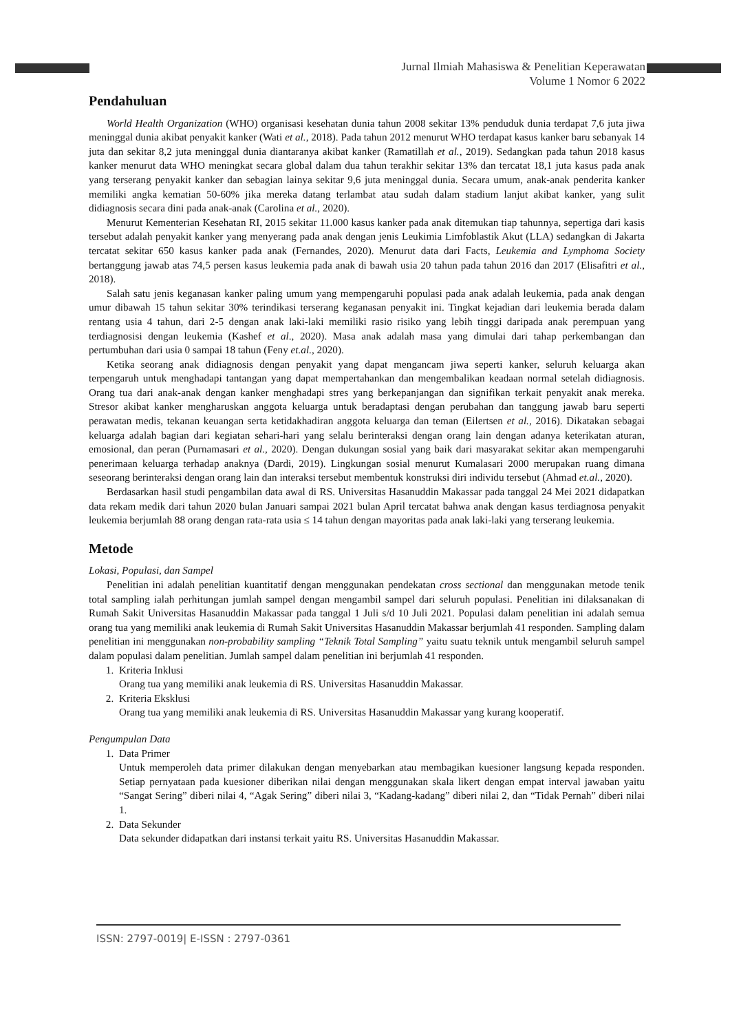Jurnal Ilmiah Mahasiswa & Penelitian Keperawatan
Volume 1 Nomor 6 2022
Pendahuluan
World Health Organization (WHO) organisasi kesehatan dunia tahun 2008 sekitar 13% penduduk dunia terdapat 7,6 juta jiwa meninggal dunia akibat penyakit kanker (Wati et al., 2018). Pada tahun 2012 menurut WHO terdapat kasus kanker baru sebanyak 14 juta dan sekitar 8,2 juta meninggal dunia diantaranya akibat kanker (Ramatillah et al., 2019). Sedangkan pada tahun 2018 kasus kanker menurut data WHO meningkat secara global dalam dua tahun terakhir sekitar 13% dan tercatat 18,1 juta kasus pada anak yang terserang penyakit kanker dan sebagian lainya sekitar 9,6 juta meninggal dunia. Secara umum, anak-anak penderita kanker memiliki angka kematian 50-60% jika mereka datang terlambat atau sudah dalam stadium lanjut akibat kanker, yang sulit didiagnosis secara dini pada anak-anak (Carolina et al., 2020).
Menurut Kementerian Kesehatan RI, 2015 sekitar 11.000 kasus kanker pada anak ditemukan tiap tahunnya, sepertiga dari kasis tersebut adalah penyakit kanker yang menyerang pada anak dengan jenis Leukimia Limfoblastik Akut (LLA) sedangkan di Jakarta tercatat sekitar 650 kasus kanker pada anak (Fernandes, 2020). Menurut data dari Facts, Leukemia and Lymphoma Society bertanggung jawab atas 74,5 persen kasus leukemia pada anak di bawah usia 20 tahun pada tahun 2016 dan 2017 (Elisafitri et al., 2018).
Salah satu jenis keganasan kanker paling umum yang mempengaruhi populasi pada anak adalah leukemia, pada anak dengan umur dibawah 15 tahun sekitar 30% terindikasi terserang keganasan penyakit ini. Tingkat kejadian dari leukemia berada dalam rentang usia 4 tahun, dari 2-5 dengan anak laki-laki memiliki rasio risiko yang lebih tinggi daripada anak perempuan yang terdiagnosisi dengan leukemia (Kashef et al., 2020). Masa anak adalah masa yang dimulai dari tahap perkembangan dan pertumbuhan dari usia 0 sampai 18 tahun (Feny et.al., 2020).
Ketika seorang anak didiagnosis dengan penyakit yang dapat mengancam jiwa seperti kanker, seluruh keluarga akan terpengaruh untuk menghadapi tantangan yang dapat mempertahankan dan mengembalikan keadaan normal setelah didiagnosis. Orang tua dari anak-anak dengan kanker menghadapi stres yang berkepanjangan dan signifikan terkait penyakit anak mereka. Stresor akibat kanker mengharuskan anggota keluarga untuk beradaptasi dengan perubahan dan tanggung jawab baru seperti perawatan medis, tekanan keuangan serta ketidakhadiran anggota keluarga dan teman (Eilertsen et al., 2016). Dikatakan sebagai keluarga adalah bagian dari kegiatan sehari-hari yang selalu berinteraksi dengan orang lain dengan adanya keterikatan aturan, emosional, dan peran (Purnamasari et al., 2020). Dengan dukungan sosial yang baik dari masyarakat sekitar akan mempengaruhi penerimaan keluarga terhadap anaknya (Dardi, 2019). Lingkungan sosial menurut Kumalasari 2000 merupakan ruang dimana seseorang berinteraksi dengan orang lain dan interaksi tersebut membentuk konstruksi diri individu tersebut (Ahmad et.al., 2020).
Berdasarkan hasil studi pengambilan data awal di RS. Universitas Hasanuddin Makassar pada tanggal 24 Mei 2021 didapatkan data rekam medik dari tahun 2020 bulan Januari sampai 2021 bulan April tercatat bahwa anak dengan kasus terdiagnosa penyakit leukemia berjumlah 88 orang dengan rata-rata usia ≤ 14 tahun dengan mayoritas pada anak laki-laki yang terserang leukemia.
Metode
Lokasi, Populasi, dan Sampel
Penelitian ini adalah penelitian kuantitatif dengan menggunakan pendekatan cross sectional dan menggunakan metode tenik total sampling ialah perhitungan jumlah sampel dengan mengambil sampel dari seluruh populasi. Penelitian ini dilaksanakan di Rumah Sakit Universitas Hasanuddin Makassar pada tanggal 1 Juli s/d 10 Juli 2021. Populasi dalam penelitian ini adalah semua orang tua yang memiliki anak leukemia di Rumah Sakit Universitas Hasanuddin Makassar berjumlah 41 responden. Sampling dalam penelitian ini menggunakan non-probability sampling “Teknik Total Sampling” yaitu suatu teknik untuk mengambil seluruh sampel dalam populasi dalam penelitian. Jumlah sampel dalam penelitian ini berjumlah 41 responden.
1. Kriteria Inklusi
Orang tua yang memiliki anak leukemia di RS. Universitas Hasanuddin Makassar.
2. Kriteria Eksklusi
Orang tua yang memiliki anak leukemia di RS. Universitas Hasanuddin Makassar yang kurang kooperatif.
Pengumpulan Data
1. Data Primer
Untuk memperoleh data primer dilakukan dengan menyebarkan atau membagikan kuesioner langsung kepada responden. Setiap pernyataan pada kuesioner diberikan nilai dengan menggunakan skala likert dengan empat interval jawaban yaitu “Sangat Sering” diberi nilai 4, “Agak Sering” diberi nilai 3, “Kadang-kadang” diberi nilai 2, dan “Tidak Pernah” diberi nilai 1.
2. Data Sekunder
Data sekunder didapatkan dari instansi terkait yaitu RS. Universitas Hasanuddin Makassar.
ISSN: 2797-0019| E-ISSN : 2797-0361